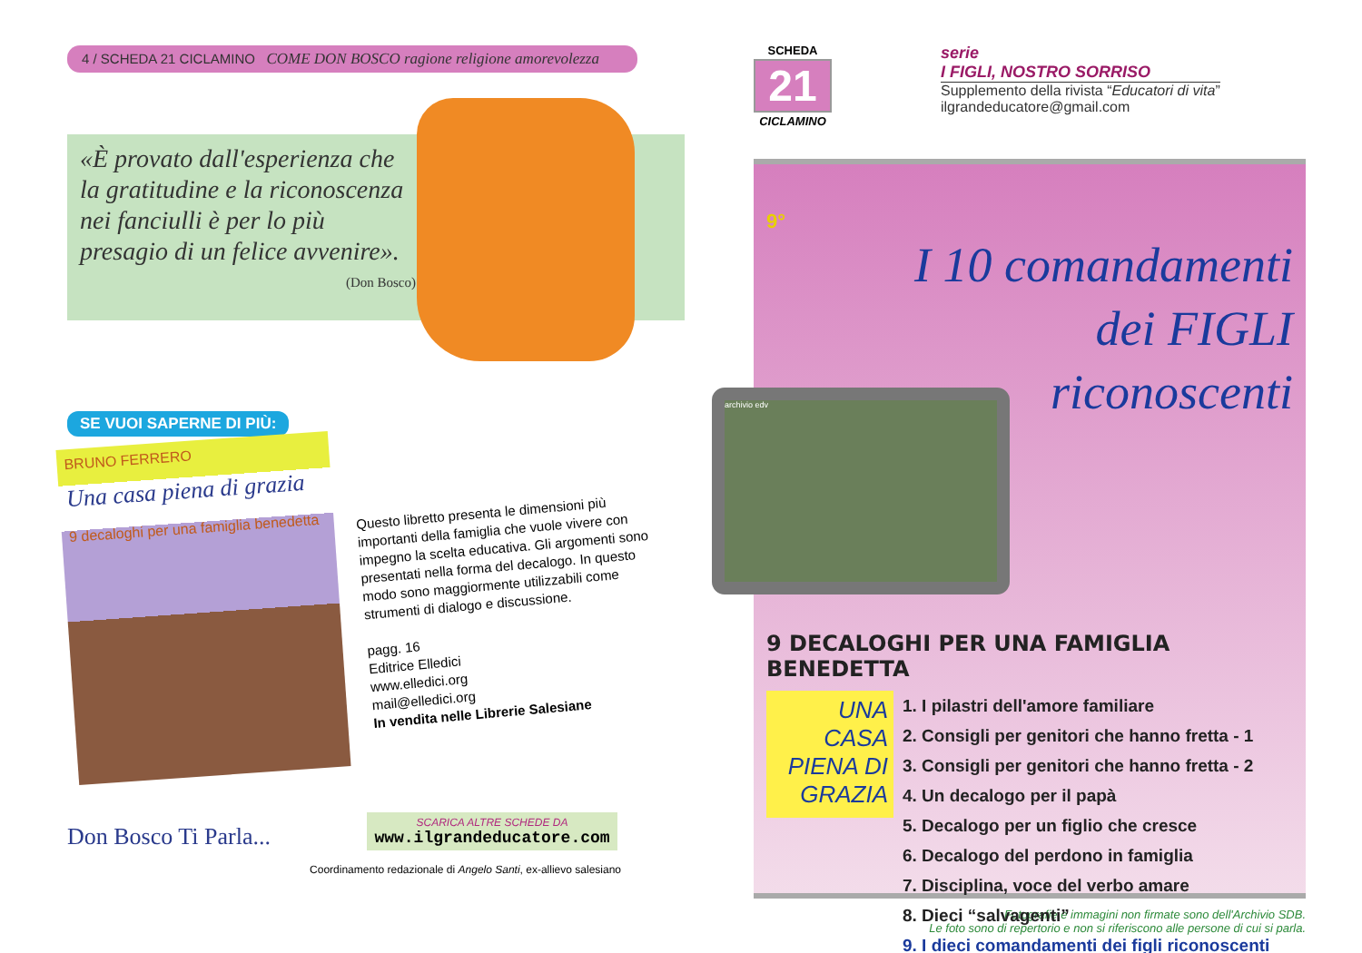4 / SCHEDA 21 CICLAMINO COME DON BOSCO ragione religione amorevolezza
«È provato dall'esperienza che la gratitudine e la riconoscenza nei fanciulli è per lo più presagio di un felice avvenire».
(Don Bosco)
SE VUOI SAPERNE DI PIÙ:
BRUNO FERRERO
Una casa piena di grazia
9 decaloghi per una famiglia benedetta
Questo libretto presenta le dimensioni più importanti della famiglia che vuole vivere con impegno la scelta educativa. Gli argomenti sono presentati nella forma del decalogo. In questo modo sono maggiormente utilizzabili come strumenti di dialogo e discussione.
pagg. 16
Editrice Elledici
www.elledici.org
mail@elledici.org
In vendita nelle Librerie Salesiane
Don Bosco Ti Parla...
SCARICA ALTRE SCHEDE DA
www.ilgrandeducatore.com
Coordinamento redazionale di Angelo Santi, ex-allievo salesiano
SCHEDA
21
CICLAMINO
serie
I FIGLI, NOSTRO SORRISO
Supplemento della rivista “Educatori di vita”
ilgrandeducatore@gmail.com
9°
I 10 comandamenti
dei FIGLI
riconoscenti
archivio edv
9 DECALOGHI PER UNA FAMIGLIA BENEDETTA
UNA CASA PIENA DI GRAZIA
1. I pilastri dell'amore familiare
2. Consigli per genitori che hanno fretta - 1
3. Consigli per genitori che hanno fretta - 2
4. Un decalogo per il papà
5. Decalogo per un figlio che cresce
6. Decalogo del perdono in famiglia
7. Disciplina, voce del verbo amare
8. Dieci “salvagenti”
9. I dieci comandamenti dei figli riconoscenti
Fotografie e immagini non firmate sono dell'Archivio SDB.
Le foto sono di repertorio e non si riferiscono alle persone di cui si parla.